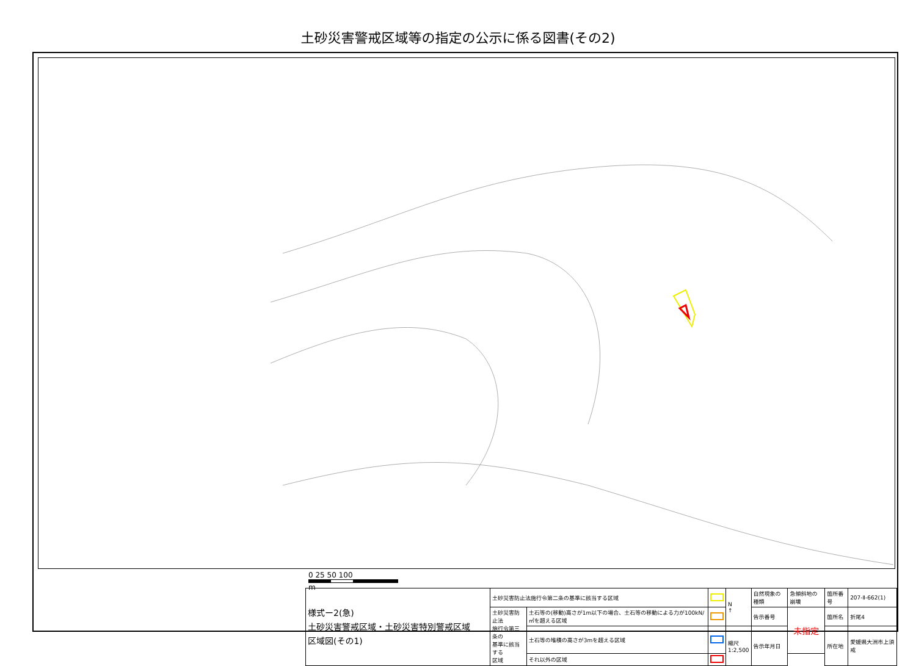土砂災害警戒区域等の指定の公示に係る図書(その2)
0 25 50 100
m
| 様式ー2(急) 土砂災害警戒区域・土砂災害特別警戒区域 区域図(その1) | 土砂災害防止法施行令第二条の基準に該当する区域 | | | N ↑ | 自然現象の種類 | 急傾斜地の崩壊 | 箇所番号 | 207-Ⅱ-662(1) |
| | 土砂災害防止法 施行令第三条の 基準に該当する 区域 | 土石等の(移動)高さが1m以下の場合、土石等の移動による力が100kN/㎡を超える区域 | | | 告示番号 | 未指定 | 箇所名 | 折尾4 |
| | | 土石等の堆積の高さが3mを超える区域 | | 縮尺 1:2,500 | 告示年月日 | | 所在地 | 愛媛県大洲市上須戒 |
| | | それ以外の区域 | | | | | | |